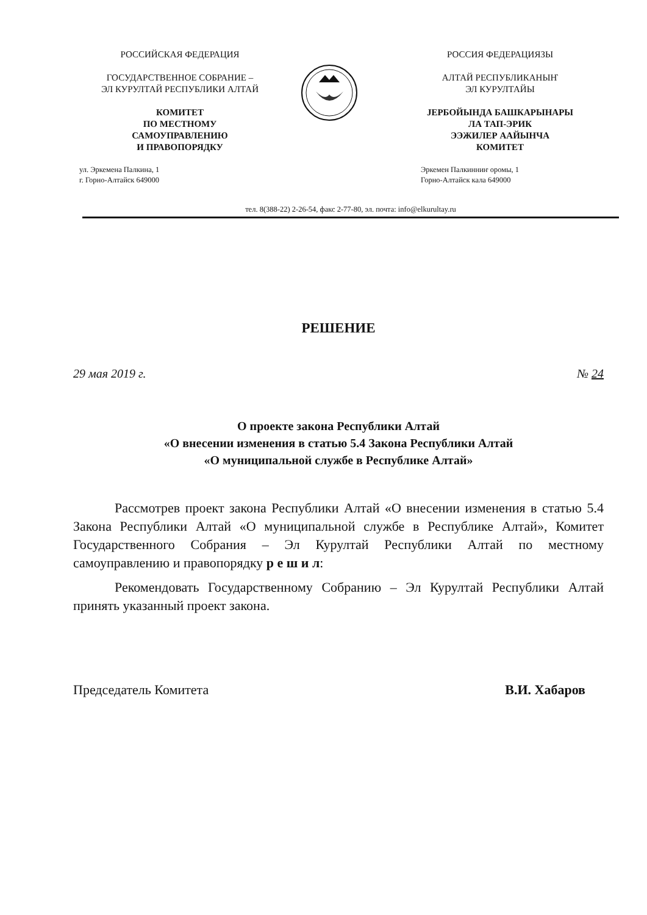РОССИЙСКАЯ ФЕДЕРАЦИЯ
ГОСУДАРСТВЕННОЕ СОБРАНИЕ –
ЭЛ КУРУЛТАЙ РЕСПУБЛИКИ АЛТАЙ
КОМИТЕТ
ПО МЕСТНОМУ
САМОУПРАВЛЕНИЮ
И ПРАВОПОРЯДКУ
ул. Эркемена Палкина, 1
г. Горно-Алтайск 649000
РОССИЯ ФЕДЕРАЦИЯЗЫ
АЛТАЙ РЕСПУБЛИКАНЫҤ
ЭЛ КУРУЛТАЙЫ
ЈЕРБОЙЫНДА БАШКАРЫНАРЫ
ЛА ТАП-ЭРИК
ЭЭЖИЛЕР ААЙЫНЧА
КОМИТЕТ
Эркемен Палкинниҥ оромы, 1
Горно-Алтайск кала 649000
тел. 8(388-22) 2-26-54, факс 2-77-80, эл. почта: info@elkurultay.ru
РЕШЕНИЕ
29 мая 2019 г. № 24
О проекте закона Республики Алтай
«О внесении изменения в статью 5.4 Закона Республики Алтай
«О муниципальной службе в Республике Алтай»
Рассмотрев проект закона Республики Алтай «О внесении изменения в статью 5.4 Закона Республики Алтай «О муниципальной службе в Республике Алтай», Комитет Государственного Собрания – Эл Курултай Республики Алтай по местному самоуправлению и правопорядку р е ш и л:
Рекомендовать Государственному Собранию – Эл Курултай Республики Алтай принять указанный проект закона.
Председатель Комитета В.И. Хабаров